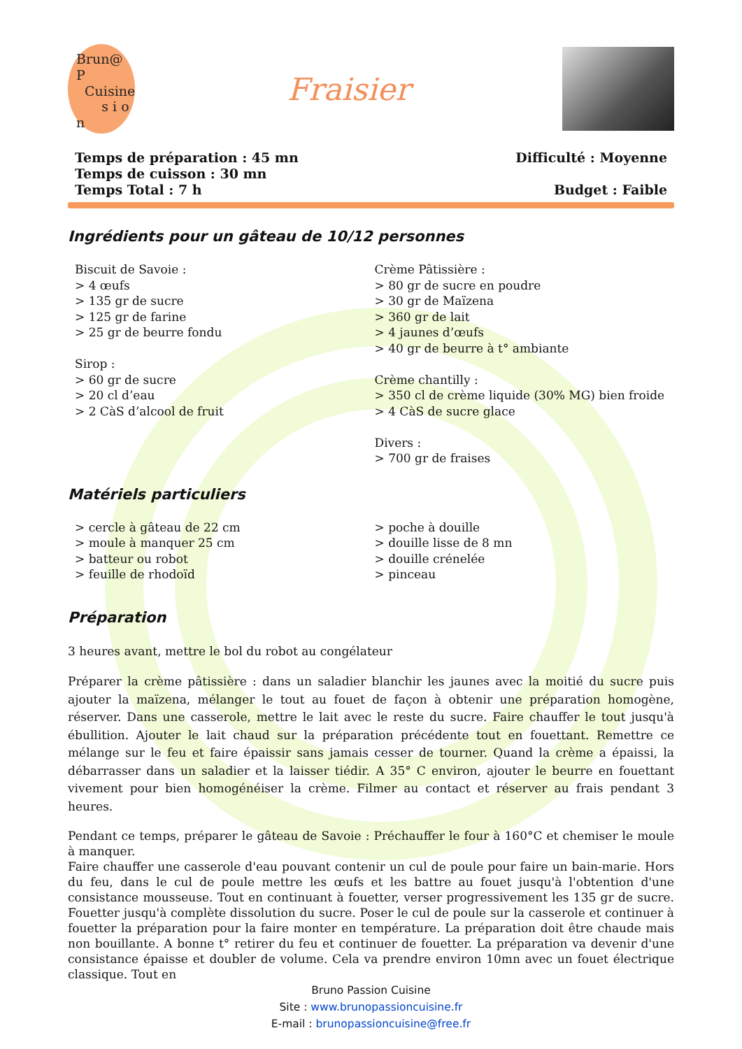Brun@ P
Cuisine
s i o n
Fraisier
Temps de préparation : 45 mn
Temps de cuisson : 30 mn
Temps Total : 7 h
Difficulté : Moyenne
Budget : Faible
Ingrédients pour un gâteau de 10/12 personnes
Biscuit de Savoie :
> 4 œufs
> 135 gr de sucre
> 125 gr de farine
> 25 gr de beurre fondu
Sirop :
> 60 gr de sucre
> 20 cl d’eau
> 2 CàS d’alcool de fruit
Crème Pâtissière :
> 80 gr de sucre en poudre
> 30 gr de Maïzena
> 360 gr de lait
> 4 jaunes d’œufs
> 40 gr de beurre à t° ambiante
Crème chantilly :
> 350 cl de crème liquide (30% MG) bien froide
> 4 CàS de sucre glace
Divers :
> 700 gr de fraises
Matériels particuliers
> cercle à gâteau de 22 cm
> moule à manquer 25 cm
> batteur ou robot
> feuille de rhodoïd
> poche à douille
> douille lisse de 8 mn
> douille crénelée
> pinceau
Préparation
3 heures avant, mettre le bol du robot au congélateur
Préparer la crème pâtissière : dans un saladier blanchir les jaunes avec la moitié du sucre puis ajouter la maïzena, mélanger le tout au fouet de façon à obtenir une préparation homogène, réserver. Dans une casserole, mettre le lait avec le reste du sucre. Faire chauffer le tout jusqu'à ébullition. Ajouter le lait chaud sur la préparation précédente tout en fouettant. Remettre ce mélange sur le feu et faire épaissir sans jamais cesser de tourner. Quand la crème a épaissi, la débarrasser dans un saladier et la laisser tiédir. A 35° C environ, ajouter le beurre en fouettant vivement pour bien homogénéiser la crème. Filmer au contact et réserver au frais pendant 3 heures.
Pendant ce temps, préparer le gâteau de Savoie : Préchauffer le four à 160°C et chemiser le moule à manquer.
Faire chauffer une casserole d'eau pouvant contenir un cul de poule pour faire un bain-marie. Hors du feu, dans le cul de poule mettre les œufs et les battre au fouet jusqu'à l'obtention d'une consistance mousseuse. Tout en continuant à fouetter, verser progressivement les 135 gr de sucre. Fouetter jusqu'à complète dissolution du sucre. Poser le cul de poule sur la casserole et continuer à fouetter la préparation pour la faire monter en température. La préparation doit être chaude mais non bouillante. A bonne t° retirer du feu et continuer de fouetter. La préparation va devenir d'une consistance épaisse et doubler de volume. Cela va prendre environ 10mn avec un fouet électrique classique. Tout en
Bruno Passion Cuisine
Site : www.brunopassioncuisine.fr
E-mail : brunopassioncuisine@free.fr